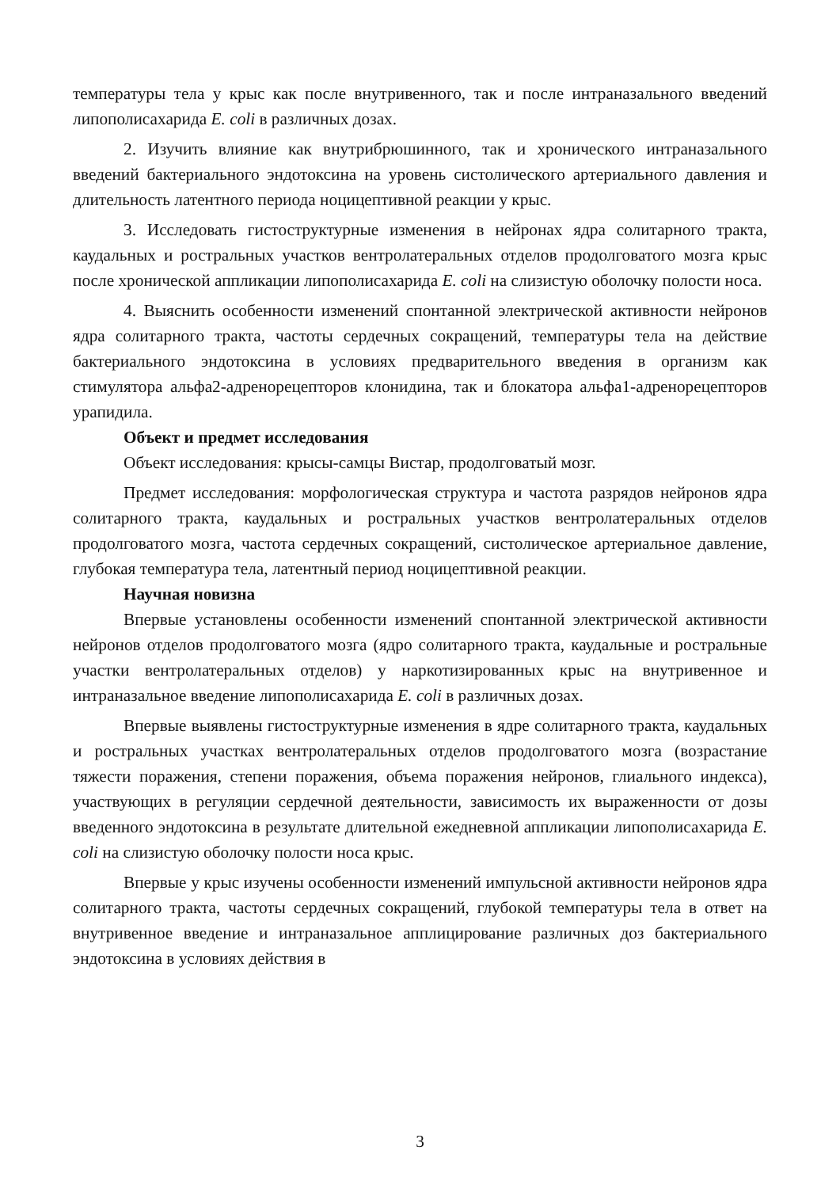температуры тела у крыс как после внутривенного, так и после интраназального введений липополисахарида E. coli в различных дозах.
2. Изучить влияние как внутрибрюшинного, так и хронического интраназального введений бактериального эндотоксина на уровень систолического артериального давления и длительность латентного периода ноцицептивной реакции у крыс.
3. Исследовать гистоструктурные изменения в нейронах ядра солитарного тракта, каудальных и ростральных участков вентролатеральных отделов продолговатого мозга крыс после хронической аппликации липополисахарида E. coli на слизистую оболочку полости носа.
4. Выяснить особенности изменений спонтанной электрической активности нейронов ядра солитарного тракта, частоты сердечных сокращений, температуры тела на действие бактериального эндотоксина в условиях предварительного введения в организм как стимулятора альфа2-адренорецепторов клонидина, так и блокатора альфа1-адренорецепторов урапидила.
Объект и предмет исследования
Объект исследования: крысы-самцы Вистар, продолговатый мозг.
Предмет исследования: морфологическая структура и частота разрядов нейронов ядра солитарного тракта, каудальных и ростральных участков вентролатеральных отделов продолговатого мозга, частота сердечных сокращений, систолическое артериальное давление, глубокая температура тела, латентный период ноцицептивной реакции.
Научная новизна
Впервые установлены особенности изменений спонтанной электрической активности нейронов отделов продолговатого мозга (ядро солитарного тракта, каудальные и ростральные участки вентролатеральных отделов) у наркотизированных крыс на внутривенное и интраназальное введение липополисахарида E. coli в различных дозах.
Впервые выявлены гистоструктурные изменения в ядре солитарного тракта, каудальных и ростральных участках вентролатеральных отделов продолговатого мозга (возрастание тяжести поражения, степени поражения, объема поражения нейронов, глиального индекса), участвующих в регуляции сердечной деятельности, зависимость их выраженности от дозы введенного эндотоксина в результате длительной ежедневной аппликации липополисахарида E. coli на слизистую оболочку полости носа крыс.
Впервые у крыс изучены особенности изменений импульсной активности нейронов ядра солитарного тракта, частоты сердечных сокращений, глубокой температуры тела в ответ на внутривенное введение и интраназальное апплицирование различных доз бактериального эндотоксина в условиях действия в
3